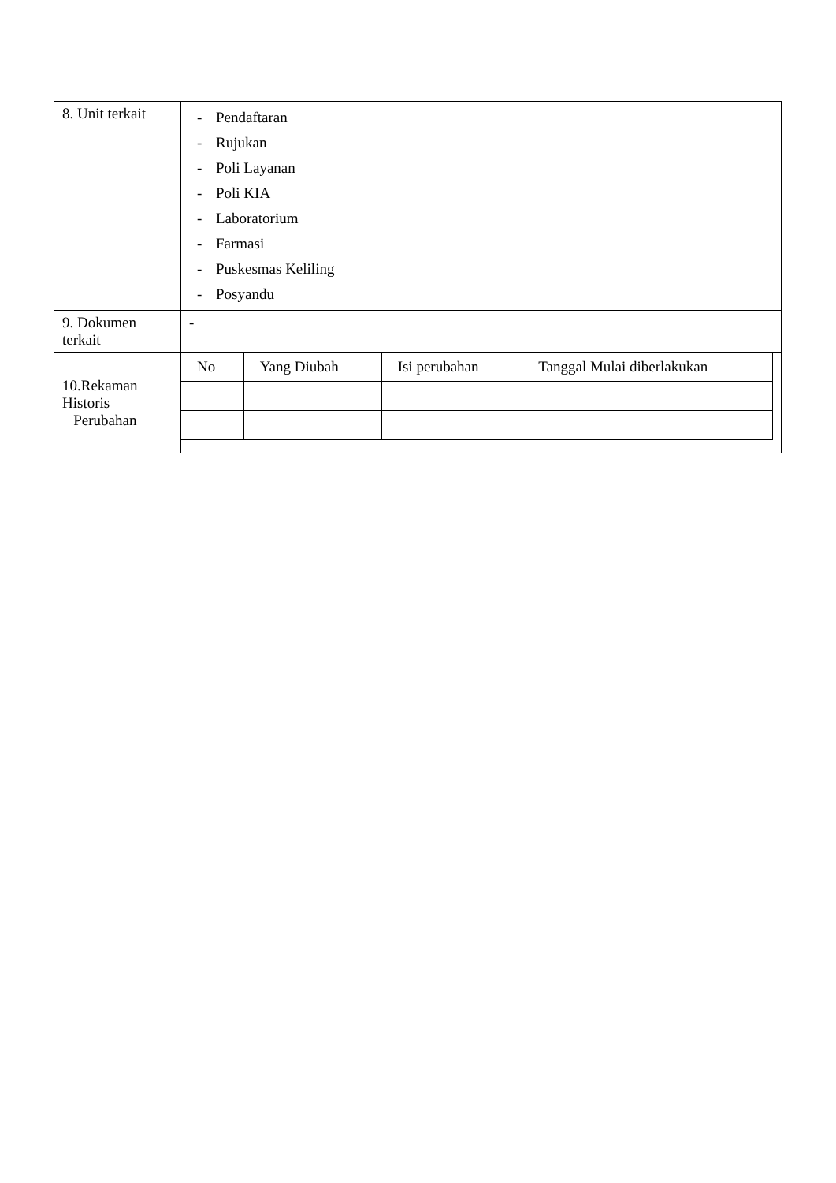| 8. Unit terkait | - Pendaftaran - Rujukan - Poli Layanan - Poli KIA - Laboratorium - Farmasi - Puskesmas Keliling - Posyandu |
| 9. Dokumen terkait | - |
| 10.Rekaman Historis Perubahan | / No / Yang Diubah / Isi perubahan / Tanggal Mulai diberlakukan / |